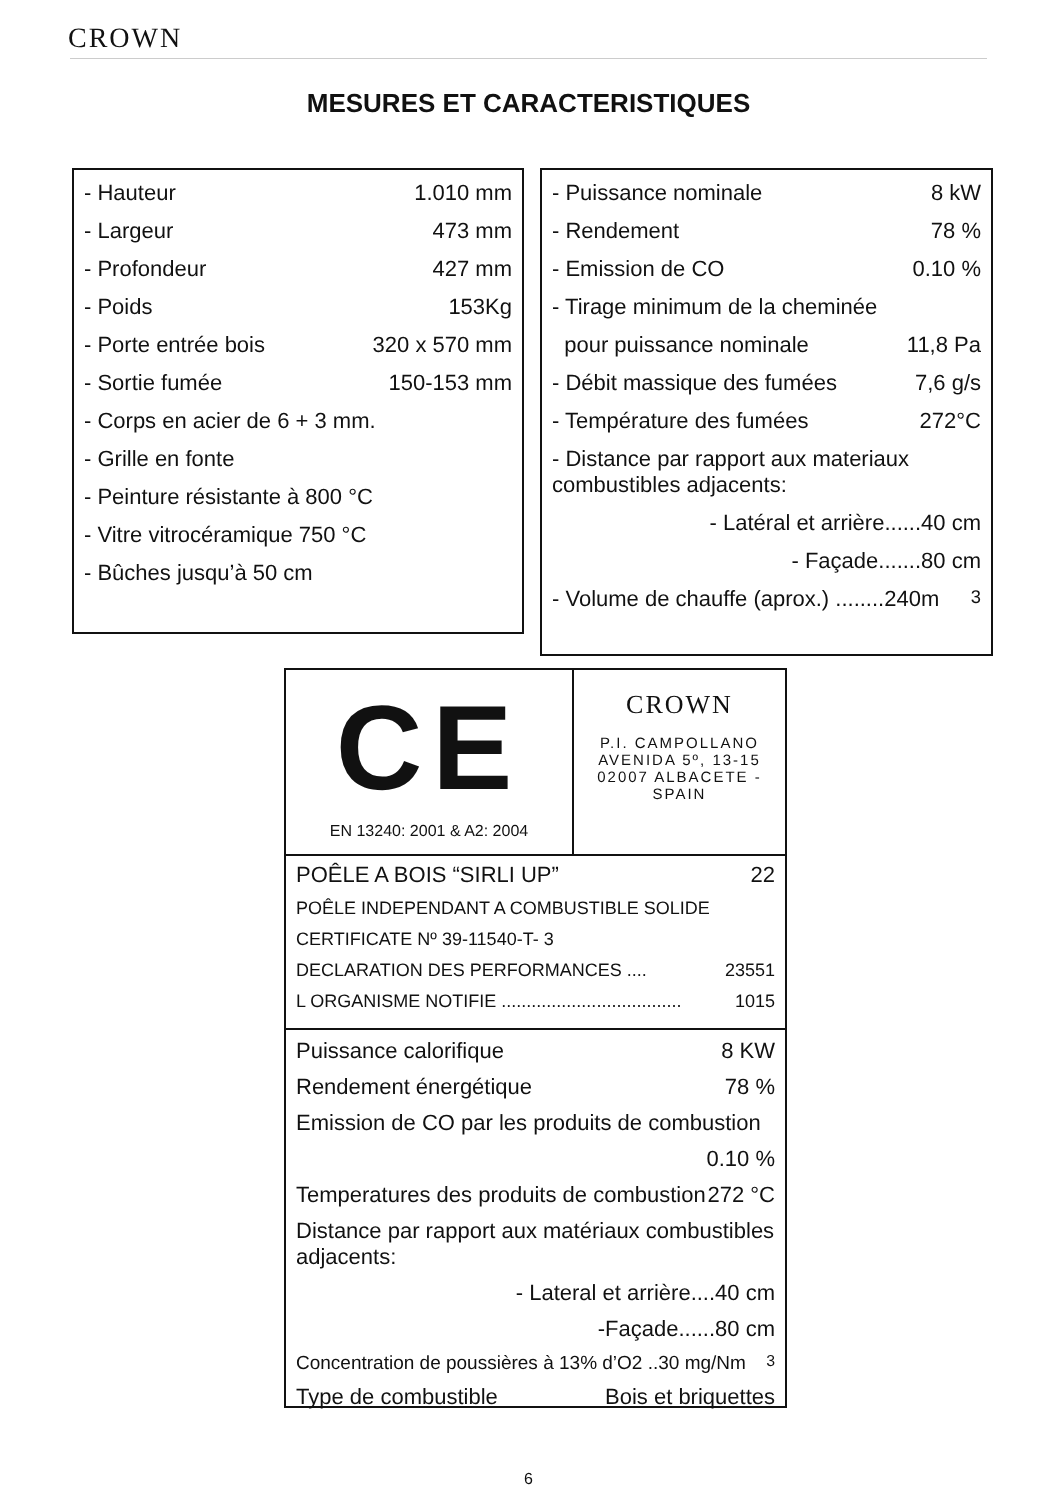CROWN
MESURES ET CARACTERISTIQUES
- Hauteur 1.010 mm
- Largeur 473 mm
- Profondeur 427 mm
- Poids 153Kg
- Porte entrée bois 320 x 570 mm
- Sortie fumée 150-153 mm
- Corps en acier de 6 + 3 mm.
- Grille en fonte
- Peinture résistante à 800 °C
- Vitre vitrocéramique 750 °C
- Bûches jusqu’à 50 cm
- Puissance nominale 8 kW
- Rendement 78 %
- Emission de CO 0.10 %
- Tirage minimum de la cheminée
pour puissance nominale 11,8 Pa
- Débit massique des fumées 7,6 g/s
- Température des fumées 272°C
- Distance par rapport aux materiaux combustibles adjacents:
- Latéral et arrière......40 cm
- Façade.......80 cm
- Volume de chauffe (aprox.) ........240m<sup>3</sup>
CE
EN 13240: 2001 & A2: 2004
CROWN
P.I. CAMPOLLANO
AVENIDA 5º, 13-15
02007 ALBACETE -SPAIN
POÊLE A BOIS “SIRLI UP” 22
POÊLE INDEPENDANT A COMBUSTIBLE SOLIDE
CERTIFICATE Nº 39-11540-T- 3
DECLARATION DES PERFORMANCES .... 23551
L ORGANISME NOTIFIE .................................... 1015
Puissance calorifique 8 KW
Rendement énergétique 78 %
Emission de CO par les produits de combustion
0.10 %
Temperatures des produits de combustion 272 °C
Distance par rapport aux matériaux combustibles adjacents:
- Lateral et arrière....40 cm
-Façade......80 cm
Concentration de poussières à 13% d’O2 ..30 mg/Nm <sup>3</sup>
Type de combustible Bois et briquettes
6